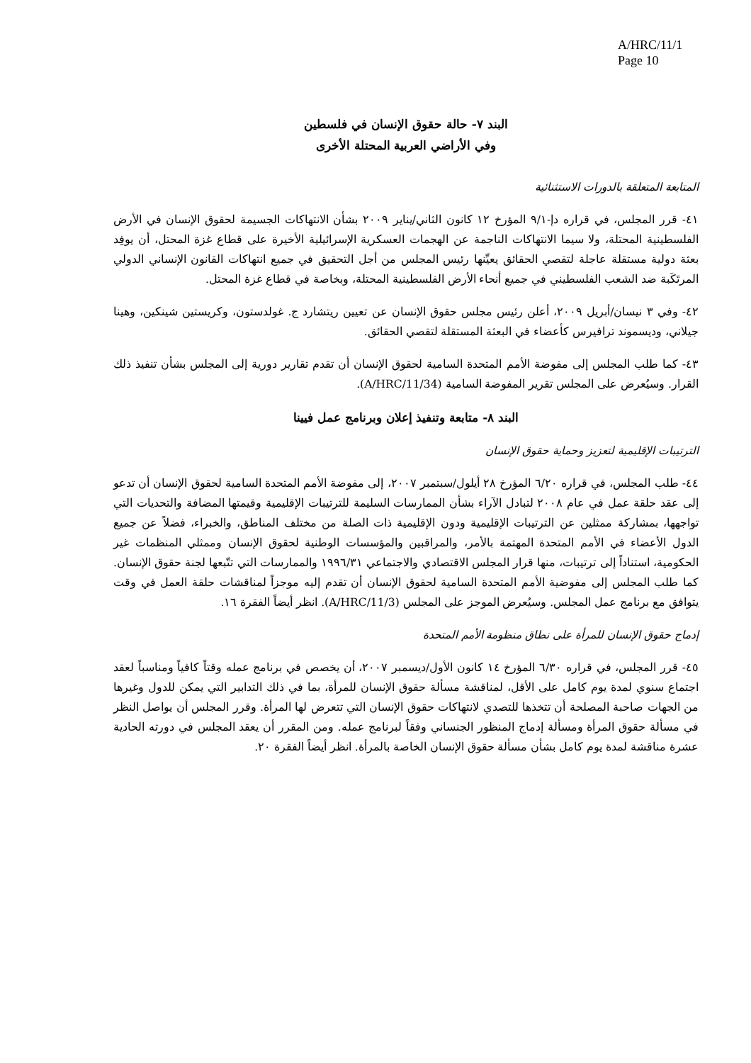A/HRC/11/1
Page 10
البند ٧- حالة حقوق الإنسان في فلسطين
وفي الأراضي العربية المحتلة الأخرى
المتابعة المتعلقة بالدورات الاستثنائية
٤١- قرر المجلس، في قراره دإ-٩/١ المؤرخ ١٢ كانون الثاني/يناير ٢٠٠٩ بشأن الانتهاكات الجسيمة لحقوق الإنسان في الأرض الفلسطينية المحتلة، ولا سيما الانتهاكات الناجمة عن الهجمات العسكرية الإسرائيلية الأخيرة على قطاع غزة المحتل، أن يوفِد بعثة دولية مستقلة عاجلة لتقصي الحقائق يعيِّنها رئيس المجلس من أجل التحقيق في جميع انتهاكات القانون الإنساني الدولي المرتَكَبة ضد الشعب الفلسطيني في جميع أنحاء الأرض الفلسطينية المحتلة، وبخاصة في قطاع غزة المحتل.
٤٢- وفي ٣ نيسان/أبريل ٢٠٠٩، أعلن رئيس مجلس حقوق الإنسان عن تعيين ريتشارد ج. غولدستون، وكريستين شينكين، وهينا جيلاني، وديسموند ترافيرس كأعضاء في البعثة المستقلة لتقصي الحقائق.
٤٣- كما طلب المجلس إلى مفوضة الأمم المتحدة السامية لحقوق الإنسان أن تقدم تقارير دورية إلى المجلس بشأن تنفيذ ذلك القرار. وسيُعرض على المجلس تقرير المفوضة السامية (A/HRC/11/34).
البند ٨- متابعة وتنفيذ إعلان وبرنامج عمل فيينا
الترتيبات الإقليمية لتعزيز وحماية حقوق الإنسان
٤٤- طلب المجلس، في قراره ٦/٢٠ المؤرخ ٢٨ أيلول/سبتمبر ٢٠٠٧، إلى مفوضة الأمم المتحدة السامية لحقوق الإنسان أن تدعو إلى عقد حلقة عمل في عام ٢٠٠٨ لتبادل الآراء بشأن الممارسات السليمة للترتيبات الإقليمية وقيمتها المضافة والتحديات التي تواجهها، بمشاركة ممثلين عن الترتيبات الإقليمية ودون الإقليمية ذات الصلة من مختلف المناطق، والخبراء، فضلاً عن جميع الدول الأعضاء في الأمم المتحدة المهتمة بالأمر، والمراقبين والمؤسسات الوطنية لحقوق الإنسان وممثلي المنظمات غير الحكومية، استناداً إلى ترتيبات، منها قرار المجلس الاقتصادي والاجتماعي ١٩٩٦/٣١ والممارسات التي تتّبعها لجنة حقوق الإنسان. كما طلب المجلس إلى مفوضية الأمم المتحدة السامية لحقوق الإنسان أن تقدم إليه موجزاً لمناقشات حلقة العمل في وقت يتوافق مع برنامج عمل المجلس. وسيُعرض الموجز على المجلس (A/HRC/11/3). انظر أيضاً الفقرة ١٦.
إدماج حقوق الإنسان للمرأة على نطاق منظومة الأمم المتحدة
٤٥- قرر المجلس، في قراره ٦/٣٠ المؤرخ ١٤ كانون الأول/ديسمبر ٢٠٠٧، أن يخصص في برنامج عمله وقتاً كافياً ومناسباً لعقد اجتماع سنوي لمدة يوم كامل على الأقل، لمناقشة مسألة حقوق الإنسان للمرأة، بما في ذلك التدابير التي يمكن للدول وغيرها من الجهات صاحبة المصلحة أن تتخذها للتصدي لانتهاكات حقوق الإنسان التي تتعرض لها المرأة. وقرر المجلس أن يواصل النظر في مسألة حقوق المرأة ومسألة إدماج المنظور الجنساني وفقاً لبرنامج عمله. ومن المقرر أن يعقد المجلس في دورته الحادية عشرة مناقشة لمدة يوم كامل بشأن مسألة حقوق الإنسان الخاصة بالمرأة. انظر أيضاً الفقرة ٢٠.